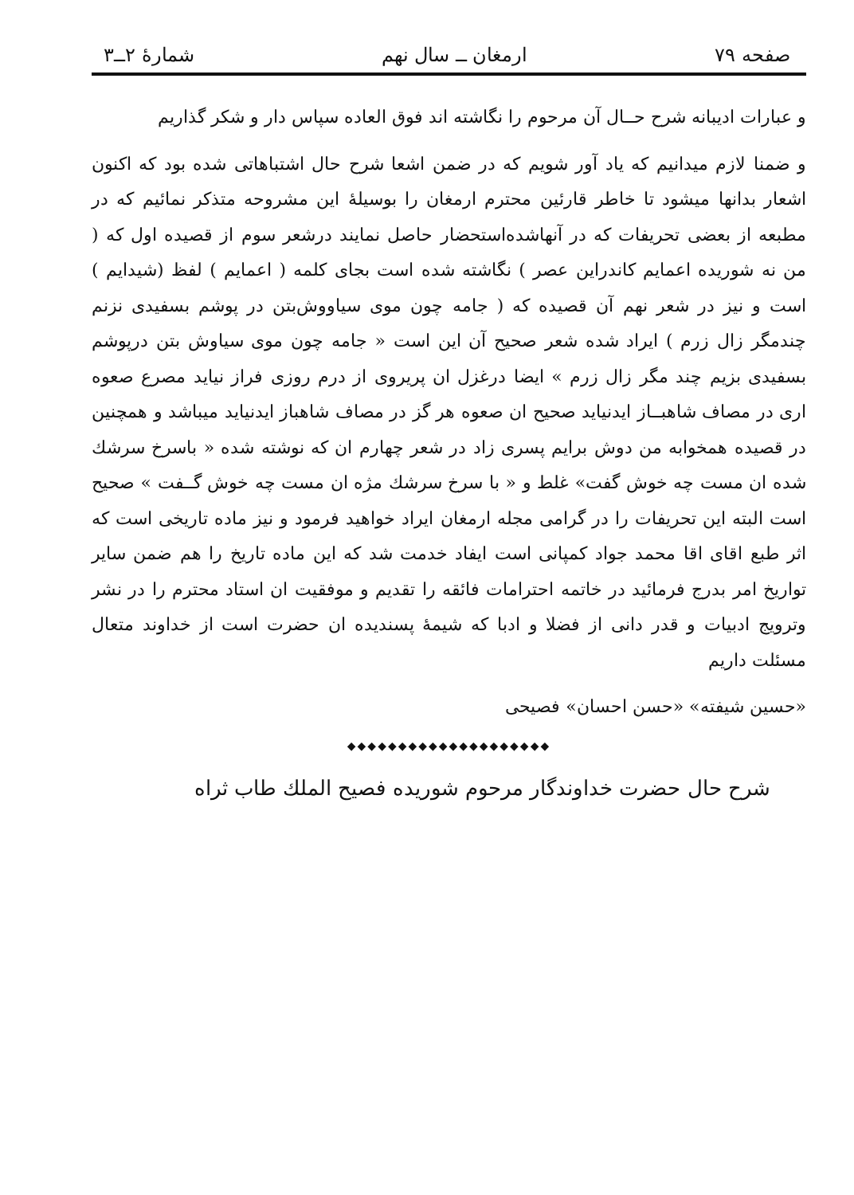صفحه ۷۹ ارمغان ــ سال نهم شمارهٔ ۲ــ۳
و عبارات ادیبانه شرح حــال آن مرحوم را نگاشته اند فوق العاده سپاس دار و شکر گذاریم
و ضمنا لازم میدانیم که یاد آور شویم که در ضمن اشعا شرح حال اشتباهاتی شده بود که اکنون اشعار بدانها میشود تا خاطر قارئین محترم ارمغان را بوسیلهٔ این مشروحه متذکر نمائیم که در مطبعه از بعضی تحریفات که در آنهاشده‌استحضار حاصل نمایند درشعر سوم از قصیده اول که ( من نه شوریده اعمایم کاندراین عصر ) نگاشته شده است بجای کلمه ( اعمایم ) لفظ (شیدایم ) است و نیز در شعر نهم آن قصیده که ( جامه چون موی سیاووش‌بتن در پوشم بسفیدی نزنم چندمگر زال زرم ) ایراد شده شعر صحیح آن این است « جامه چون موی سیاوش بتن درپوشم بسفیدی بزیم چند مگر زال زرم » ایضا درغزل ان پریروی از درم روزی فراز نیاید مصرع صعوه اری در مصاف شاهبــاز ایدنیاید صحیح ان صعوه هر گز در مصاف شاهباز ایدنیاید میباشد و همچنین در قصیده همخوابه من دوش برایم پسری زاد در شعر چهارم ان که نوشته شده « باسرخ سرشك شده ان مست چه خوش گفت» غلط و « با سرخ سرشك مژه ان مست چه خوش گــفت » صحیح است البته این تحریفات را در گرامی مجله ارمغان ایراد خواهید فرمود و نیز ماده تاریخی است که اثر طبع اقای اقا محمد جواد کمپانی است ایفاد خدمت شد که این ماده تاریخ را هم ضمن سایر تواریخ امر بدرج فرمائید در خاتمه احترامات فائقه را تقدیم و موفقیت ان استاد محترم را در نشر وترویج ادبیات و قدر دانی از فضلا و ادبا که شیمهٔ پسندیده ان حضرت است از خداوند متعال مسئلت داریم
«حسین شیفته» «حسن احسان» فصیحی
◆◆◆◆◆◆◆◆◆◆◆◆◆◆◆◆◆◆◆◆
شرح حال حضرت خداوندگار مرحوم شوریده فصیح الملك طاب ثراه